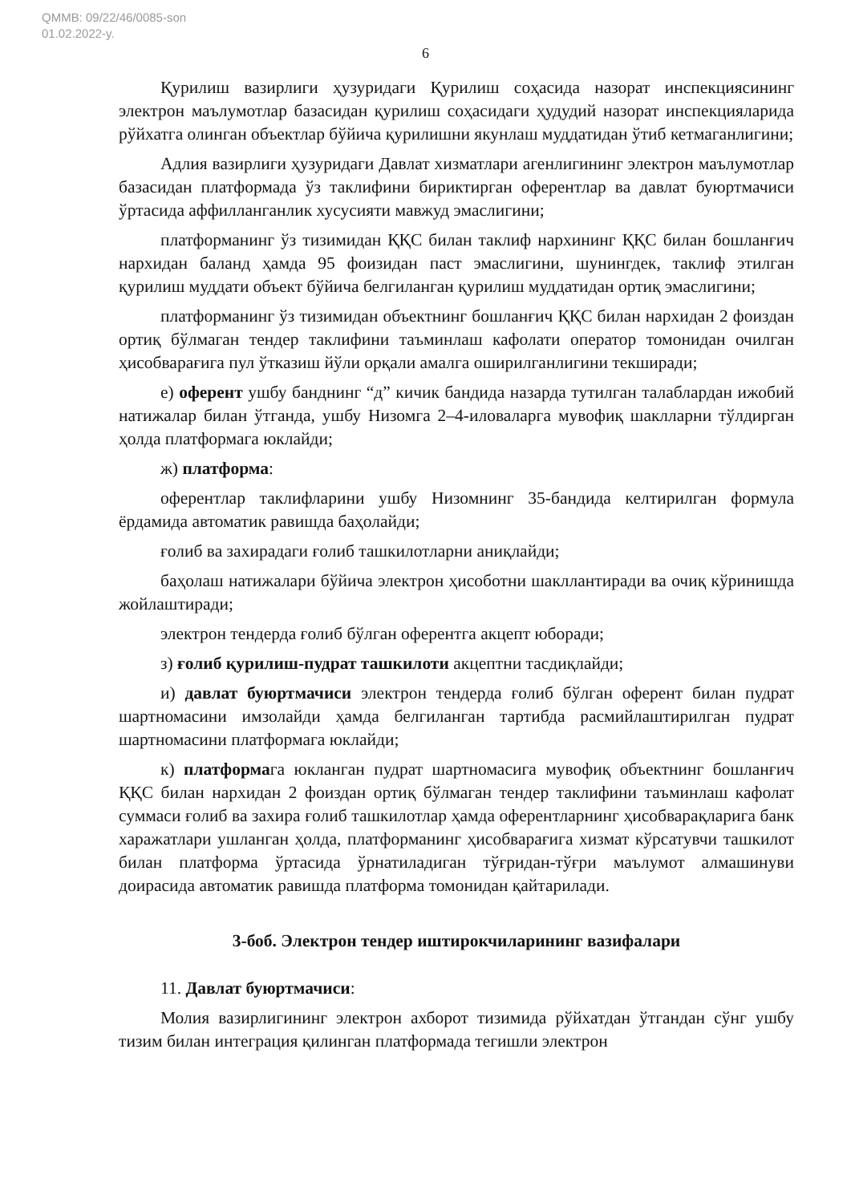QMMB: 09/22/46/0085-son
01.02.2022-y.
6
Қурилиш вазирлиги ҳузуридаги Қурилиш соҳасида назорат инспекциясининг электрон маълумотлар базасидан қурилиш соҳасидаги ҳудудий назорат инспекцияларида рўйхатга олинган объектлар бўйича қурилишни якунлаш муддатидан ўтиб кетмаганлигини;
Адлия вазирлиги ҳузуридаги Давлат хизматлари агенлигининг электрон маълумотлар базасидан платформада ўз таклифини бириктирган оферентлар ва давлат буюртмачиси ўртасида аффилланганлик хусусияти мавжуд эмаслигини;
платформанинг ўз тизимидан ҚҚС билан таклиф нархининг ҚҚС билан бошланғич нархидан баланд ҳамда 95 фоизидан паст эмаслигини, шунингдек, таклиф этилган қурилиш муддати объект бўйича белгиланган қурилиш муддатидан ортиқ эмаслигини;
платформанинг ўз тизимидан объектнинг бошланғич ҚҚС билан нархидан 2 фоиздан ортиқ бўлмаган тендер таклифини таъминлаш кафолати оператор томонидан очилган ҳисобварағига пул ўтказиш йўли орқали амалга оширилганлигини текширади;
е) оферент ушбу банднинг “д” кичик бандида назарда тутилган талаблардан ижобий натижалар билан ўтганда, ушбу Низомга 2–4-иловаларга мувофиқ шаклларни тўлдирган ҳолда платформага юклайди;
ж) платформа:
оферентлар таклифларини ушбу Низомнинг 35-бандида келтирилган формула ёрдамида автоматик равишда баҳолайди;
ғолиб ва захирадаги ғолиб ташкилотларни аниқлайди;
баҳолаш натижалари бўйича электрон ҳисоботни шакллантиради ва очиқ кўринишда жойлаштиради;
электрон тендерда ғолиб бўлган оферентга акцепт юборади;
з) ғолиб қурилиш-пудрат ташкилоти акцептни тасдиқлайди;
и) давлат буюртмачиси электрон тендерда ғолиб бўлган оферент билан пудрат шартномасини имзолайди ҳамда белгиланган тартибда расмийлаштирилган пудрат шартномасини платформага юклайди;
к) платформага юкланган пудрат шартномасига мувофиқ объектнинг бошланғич ҚҚС билан нархидан 2 фоиздан ортиқ бўлмаган тендер таклифини таъминлаш кафолат суммаси ғолиб ва захира ғолиб ташкилотлар ҳамда оферентларнинг ҳисобварақларига банк харажатлари ушланган ҳолда, платформанинг ҳисобварағига хизмат кўрсатувчи ташкилот билан платформа ўртасида ўрнатиладиган тўғридан-тўғри маълумот алмашинуви доирасида автоматик равишда платформа томонидан қайтарилади.
3-боб. Электрон тендер иштирокчиларининг вазифалари
11. Давлат буюртмачиси:
Молия вазирлигининг электрон ахборот тизимида рўйхатдан ўтгандан сўнг ушбу тизим билан интеграция қилинган платформада тегишли электрон